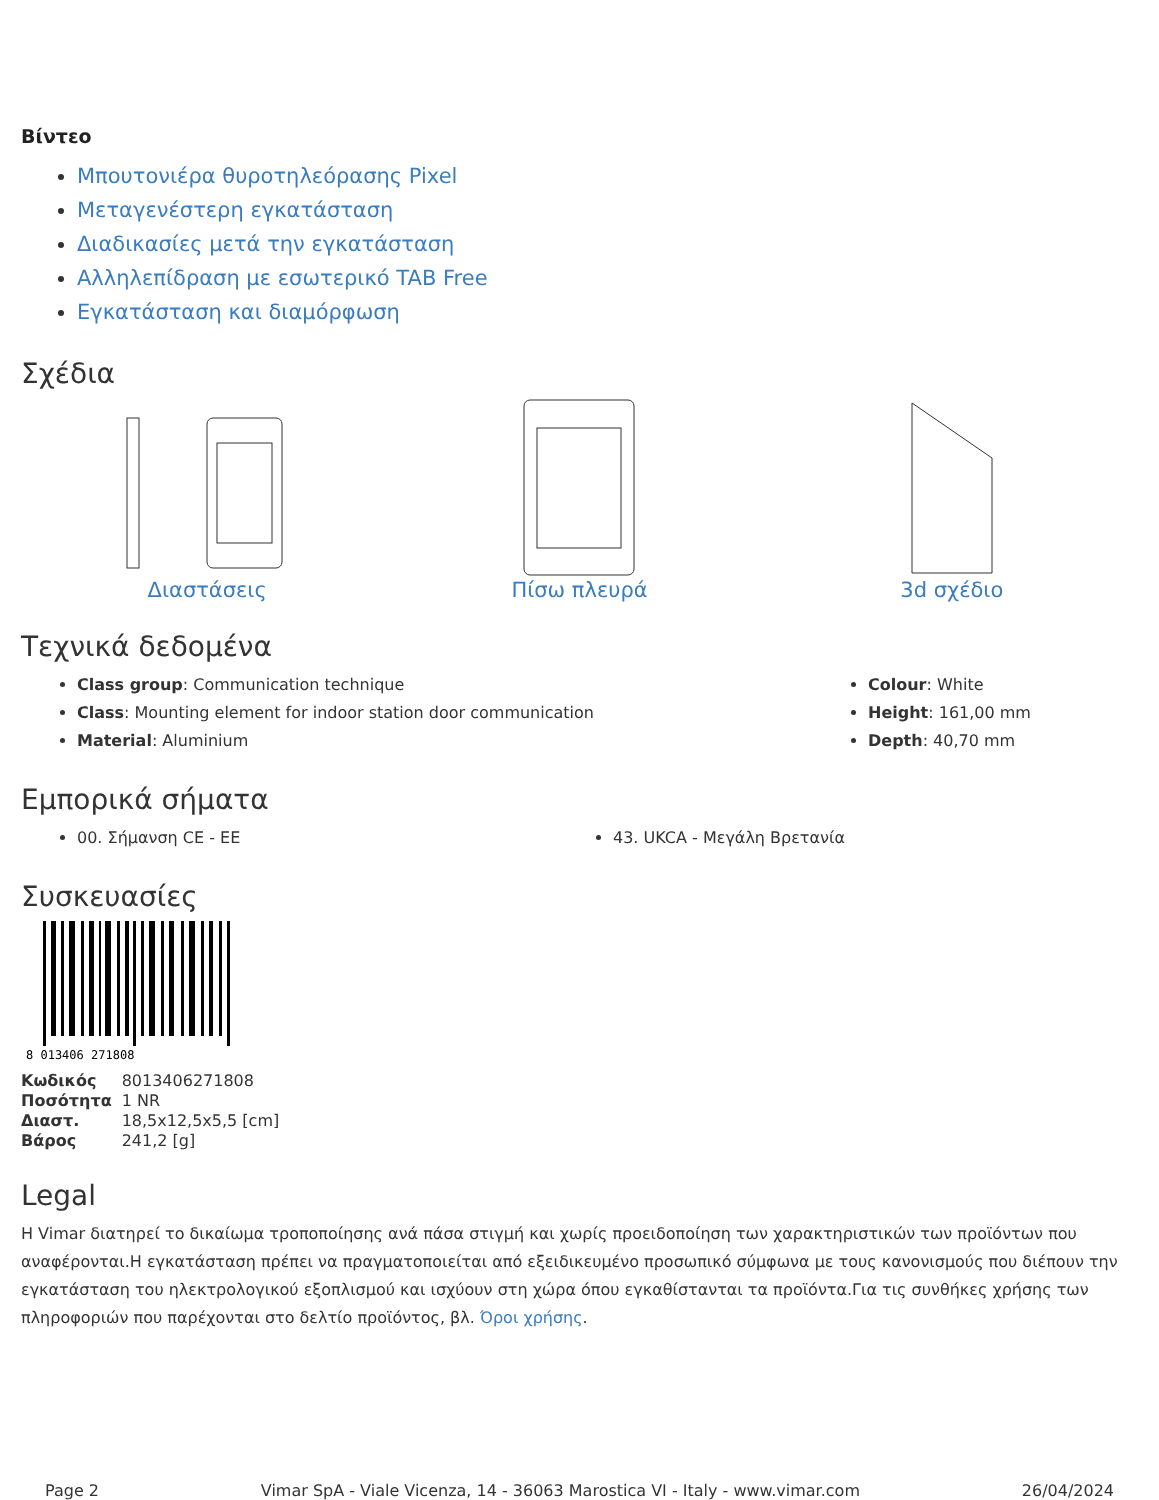Βίντεο
Μπουτονιέρα θυροτηλεόρασης Pixel
Μεταγενέστερη εγκατάσταση
Διαδικασίες μετά την εγκατάσταση
Αλληλεπίδραση με εσωτερικό TAB Free
Εγκατάσταση και διαμόρφωση
Σχέδια
Διαστάσεις Πίσω πλευρά 3d σχέδιο
Τεχνικά δεδομένα
Class group: Communication technique
Class: Mounting element for indoor station door communication
Material: Aluminium
Colour: White
Height: 161,00 mm
Depth: 40,70 mm
Εμπορικά σήματα
00. Σήμανση CE - ΕΕ 43. UKCA - Μεγάλη Βρετανία
Συσκευασίες
8 013406 271808
| Κωδικός | 8013406271808 |
| Ποσότητα | 1 NR |
| Διαστ. | 18,5x12,5x5,5 [cm] |
| Βάρος | 241,2 [g] |
Legal
Η Vimar διατηρεί το δικαίωμα τροποποίησης ανά πάσα στιγμή και χωρίς προειδοποίηση των χαρακτηριστικών των προϊόντων που αναφέρονται.Η εγκατάσταση πρέπει να πραγματοποιείται από εξειδικευμένο προσωπικό σύμφωνα με τους κανονισμούς που διέπουν την εγκατάσταση του ηλεκτρολογικού εξοπλισμού και ισχύουν στη χώρα όπου εγκαθίστανται τα προϊόντα.Για τις συνθήκες χρήσης των πληροφοριών που παρέχονται στο δελτίο προϊόντος, βλ. Όροι χρήσης.
Page 2 Vimar SpA - Viale Vicenza, 14 - 36063 Marostica VI - Italy - www.vimar.com 26/04/2024